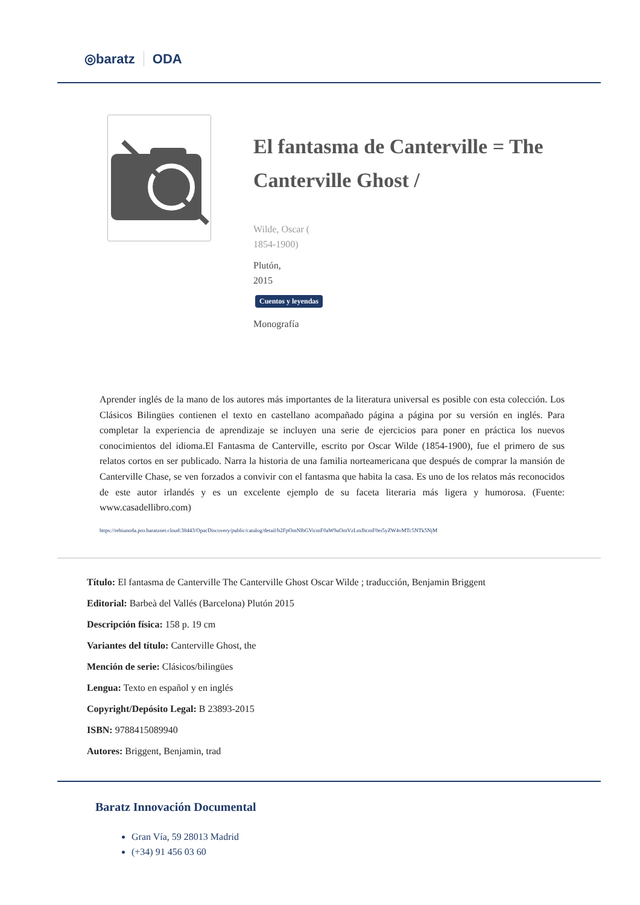◎baratz ODA
El fantasma de Canterville = The Canterville Ghost /
Wilde, Oscar (
1854-1900)
Plutón,
2015
Cuentos y leyendas
Monografía
Aprender inglés de la mano de los autores más importantes de la literatura universal es posible con esta colección. Los Clásicos Bilingües contienen el texto en castellano acompañado página a página por su versión en inglés. Para completar la experiencia de aprendizaje se incluyen una serie de ejercicios para poner en práctica los nuevos conocimientos del idioma.El Fantasma de Canterville, escrito por Oscar Wilde (1854-1900), fue el primero de sus relatos cortos en ser publicado. Narra la historia de una familia norteamericana que después de comprar la mansión de Canterville Chase, se ven forzados a convivir con el fantasma que habita la casa. Es uno de los relatos más reconocidos de este autor irlandés y es un excelente ejemplo de su faceta literaria más ligera y humorosa. (Fuente: www.casadellibro.com)
https://rebiunoda.pro.baratznet.cloud:38443/OpacDiscovery/public/catalog/detail/b2FpOmNlbGVicmF0aW9uOmVzLmJhcmF0ei5yZW4vMTc5NTk5NjM
Título: El fantasma de Canterville The Canterville Ghost Oscar Wilde ; traducción, Benjamin Briggent
Editorial: Barbeà del Vallés (Barcelona) Plutón 2015
Descripción física: 158 p. 19 cm
Variantes del título: Canterville Ghost, the
Mención de serie: Clásicos/bilingües
Lengua: Texto en español y en inglés
Copyright/Depósito Legal: B 23893-2015
ISBN: 9788415089940
Autores: Briggent, Benjamin, trad
Baratz Innovación Documental
Gran Vía, 59 28013 Madrid
(+34) 91 456 03 60